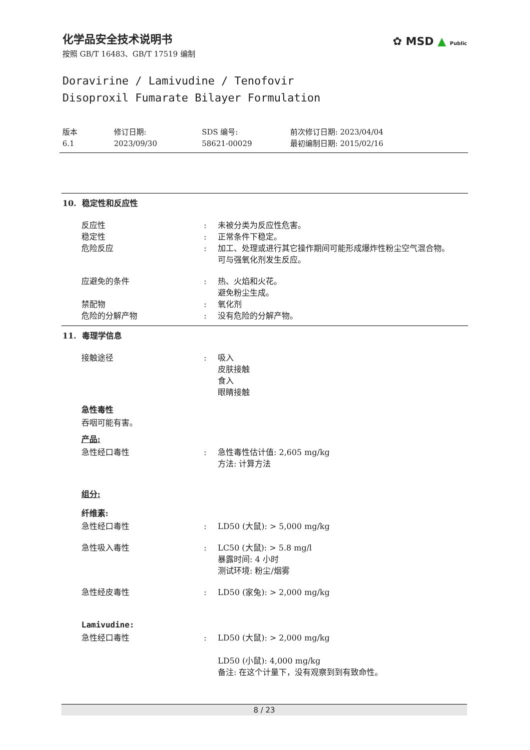✿ MSD ▲ Public
化学品安全技术说明书
按照 GB/T 16483、GB/T 17519 编制
Doravirine / Lamivudine / Tenofovir
Disoproxil Fumarate Bilayer Formulation
版本
6.1
修订日期:
2023/09/30
SDS 编号:
58621-00029
前次修订日期: 2023/04/04
最初编制日期: 2015/02/16
10. 稳定性和反应性
反应性 : 未被分类为反应性危害。
稳定性 : 正常条件下稳定。
危险反应 : 加工、处理或进行其它操作期间可能形成爆炸性粉尘空气混合物。
可与强氧化剂发生反应。
应避免的条件 : 热、火焰和火花。
避免粉尘生成。
禁配物 : 氧化剂
危险的分解产物 : 没有危险的分解产物。
11. 毒理学信息
接触途径 : 吸入
皮肤接触
食入
眼睛接触
急性毒性
吞咽可能有害。
产品:
急性经口毒性 : 急性毒性估计值: 2,605 mg/kg
方法: 计算方法
组分:
纤维素:
急性经口毒性 : LD50 (大鼠): > 5,000 mg/kg
急性吸入毒性 : LC50 (大鼠): > 5.8 mg/l
暴露时间: 4 小时
测试环境: 粉尘/烟雾
急性经皮毒性 : LD50 (家兔): > 2,000 mg/kg
Lamivudine:
急性经口毒性 : LD50 (大鼠): > 2,000 mg/kg
LD50 (小鼠): 4,000 mg/kg
备注: 在这个计量下，没有观察到到有致命性。
8 / 23